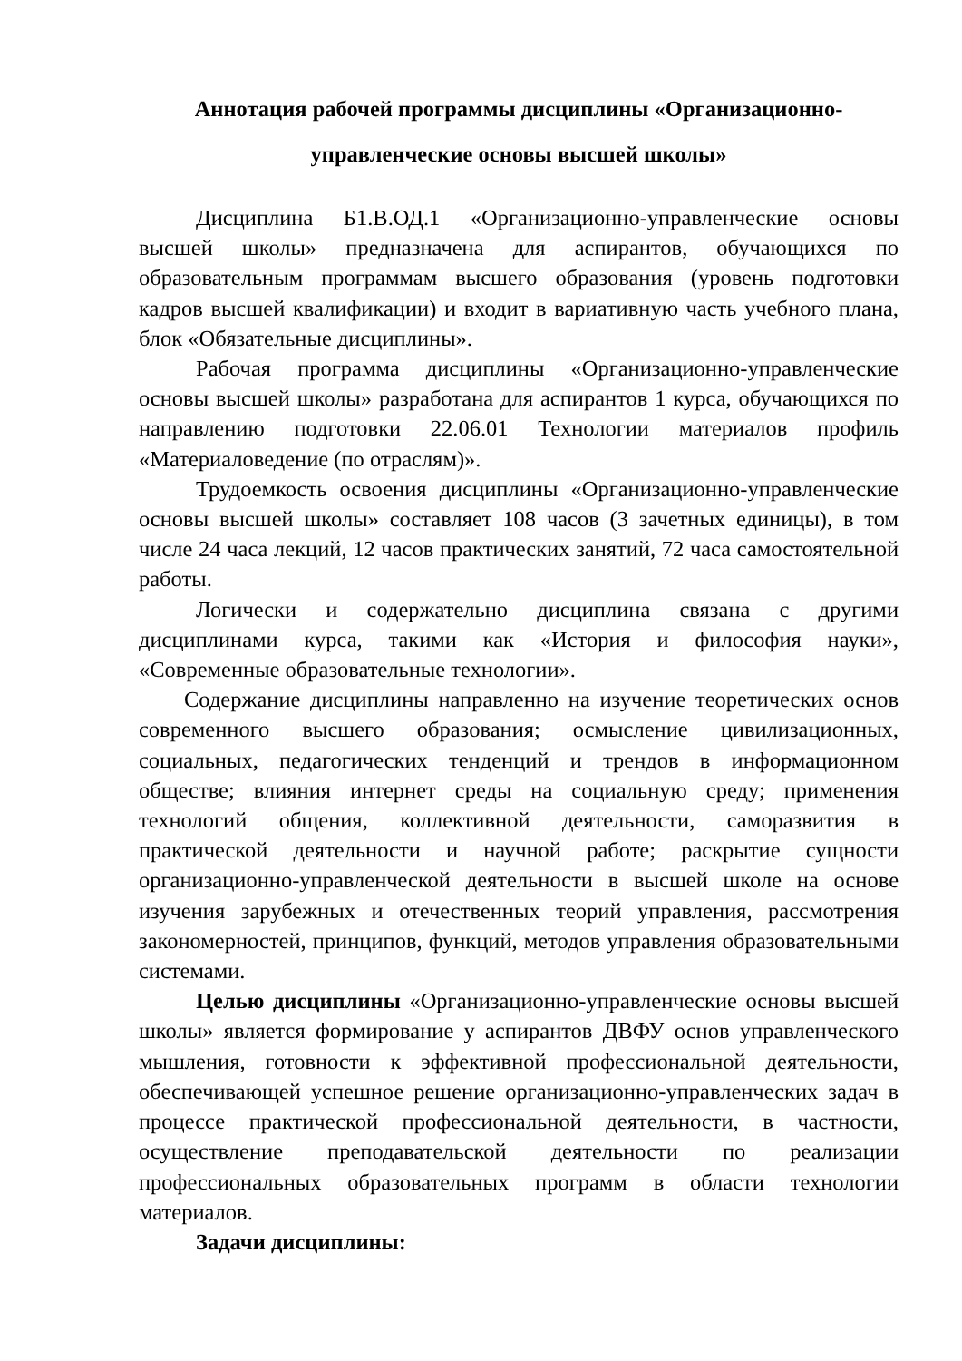Аннотация рабочей программы дисциплины «Организационно-
управленческие основы высшей школы»
Дисциплина Б1.В.ОД.1 «Организационно-управленческие основы высшей школы» предназначена для аспирантов, обучающихся по образовательным программам высшего образования (уровень подготовки кадров высшей квалификации) и входит в вариативную часть учебного плана, блок «Обязательные дисциплины».
Рабочая программа дисциплины «Организационно-управленческие основы высшей школы» разработана для аспирантов 1 курса, обучающихся по направлению подготовки 22.06.01 Технологии материалов профиль «Материаловедение (по отраслям)».
Трудоемкость освоения дисциплины «Организационно-управленческие основы высшей школы» составляет 108 часов (3 зачетных единицы), в том числе 24 часа лекций, 12 часов практических занятий, 72 часа самостоятельной работы.
Логически и содержательно дисциплина связана с другими дисциплинами курса, такими как «История и философия науки», «Современные образовательные технологии».
Содержание дисциплины направленно на изучение теоретических основ современного высшего образования; осмысление цивилизационных, социальных, педагогических тенденций и трендов в информационном обществе; влияния интернет среды на социальную среду; применения технологий общения, коллективной деятельности, саморазвития в практической деятельности и научной работе; раскрытие сущности организационно-управленческой деятельности в высшей школе на основе изучения зарубежных и отечественных теорий управления, рассмотрения закономерностей, принципов, функций, методов управления образовательными системами.
Целью дисциплины «Организационно-управленческие основы высшей школы» является формирование у аспирантов ДВФУ основ управленческого мышления, готовности к эффективной профессиональной деятельности, обеспечивающей успешное решение организационно-управленческих задач в процессе практической профессиональной деятельности, в частности, осуществление преподавательской деятельности по реализации профессиональных образовательных программ в области технологии материалов.
Задачи дисциплины: